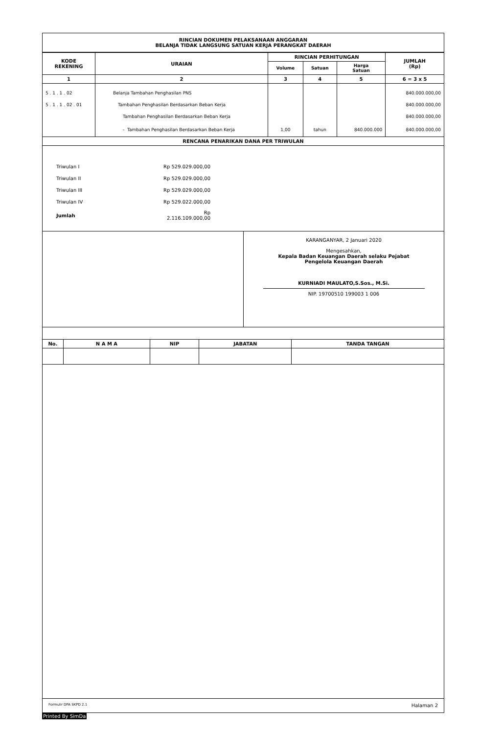RINCIAN DOKUMEN PELAKSANAAN ANGGARAN
BELANJA TIDAK LANGSUNG SATUAN KERJA PERANGKAT DAERAH
| KODE REKENING | URAIAN | RINCIAN PERHITUNGAN | | | JUMLAH (Rp) |
| --- | --- | --- | --- | --- | --- |
| | | Volume | Satuan | Harga Satuan | |
| 1 | 2 | 3 | 4 | 5 | 6 = 3 x 5 |
| 5 . 1 . 1 . 02 | Belanja Tambahan Penghasilan PNS | | | | 840.000.000,00 |
| 5 . 1 . 1 . 02 . 01 | Tambahan Penghasilan Berdasarkan Beban Kerja | | | | 840.000.000,00 |
| | Tambahan Penghasilan Berdasarkan Beban Kerja | | | | 840.000.000,00 |
| | - Tambahan Penghasilan Berdasarkan Beban Kerja | 1,00 | tahun | 840.000.000 | 840.000.000,00 |
| RENCANA PENARIKAN DANA PER TRIWULAN | | | | | |
Triwulan I Rp 529.029.000,00
Triwulan II Rp 529.029.000,00
Triwulan III Rp 529.029.000,00
Triwulan IV Rp 529.022.000,00
Jumlah Rp 2.116.109.000,00
KARANGANYAR, 2 Januari 2020
Mengesahkan,
Kepala Badan Keuangan Daerah selaku Pejabat
Pengelola Keuangan Daerah
KURNIADI MAULATO,S.Sos., M.Si.
NIP. 19700510 199003 1 006
| No. | N A M A | NIP | JABATAN | TANDA TANGAN |
| --- | --- | --- | --- | --- |
Formulir DPA SKPD 2.1 Halaman 2
Printed By SimDa